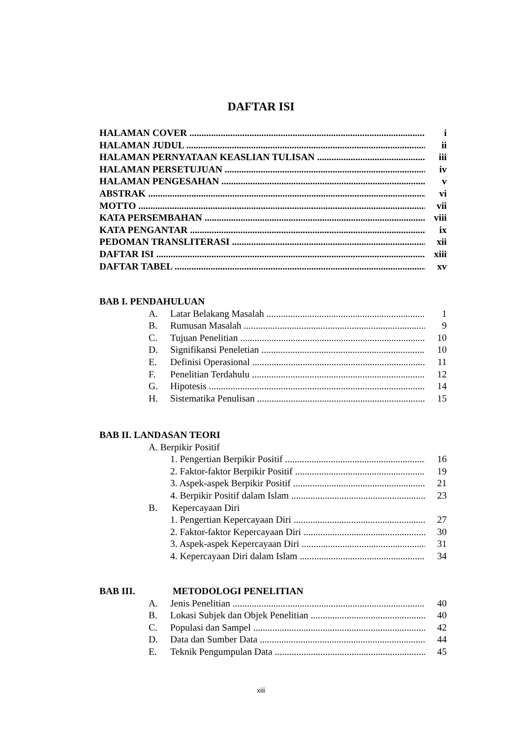DAFTAR ISI
HALAMAN COVER i
HALAMAN JUDUL ii
HALAMAN PERNYATAAN KEASLIAN TULISAN iii
HALAMAN PERSETUJUAN iv
HALAMAN PENGESAHAN v
ABSTRAK vi
MOTTO vii
KATA PERSEMBAHAN viii
KATA PENGANTAR ix
PEDOMAN TRANSLITERASI xii
DAFTAR ISI xiii
DAFTAR TABEL xv
BAB I. PENDAHULUAN
A. Latar Belakang Masalah 1
B. Rumusan Masalah 9
C. Tujuan Penelitian 10
D. Signifikansi Peneletian 10
E. Definisi Operasional 11
F. Penelitian Terdahulu 12
G. Hipotesis 14
H. Sistematika Penulisan 15
BAB II. LANDASAN TEORI
A. Berpikir Positif
1. Pengertian Berpikir Positif 16
2. Faktor-faktor Berpikir Positif 19
3. Aspek-aspek Berpikir Positif 21
4. Berpikir Positif dalam Islam 23
B. Kepercayaan Diri
1. Pengertian Kepercayaan Diri 27
2. Faktor-faktor Kepercayaan Diri 30
3. Aspek-aspek Kepercayaan Diri 31
4. Kepercayaan Diri dalam Islam 34
BAB III. METODOLOGI PENELITIAN
A. Jenis Penelitian 40
B. Lokasi Subjek dan Objek Penelitian 40
C. Populasi dan Sampel 42
D. Data dan Sumber Data 44
E. Teknik Pengumpulan Data 45
xiii